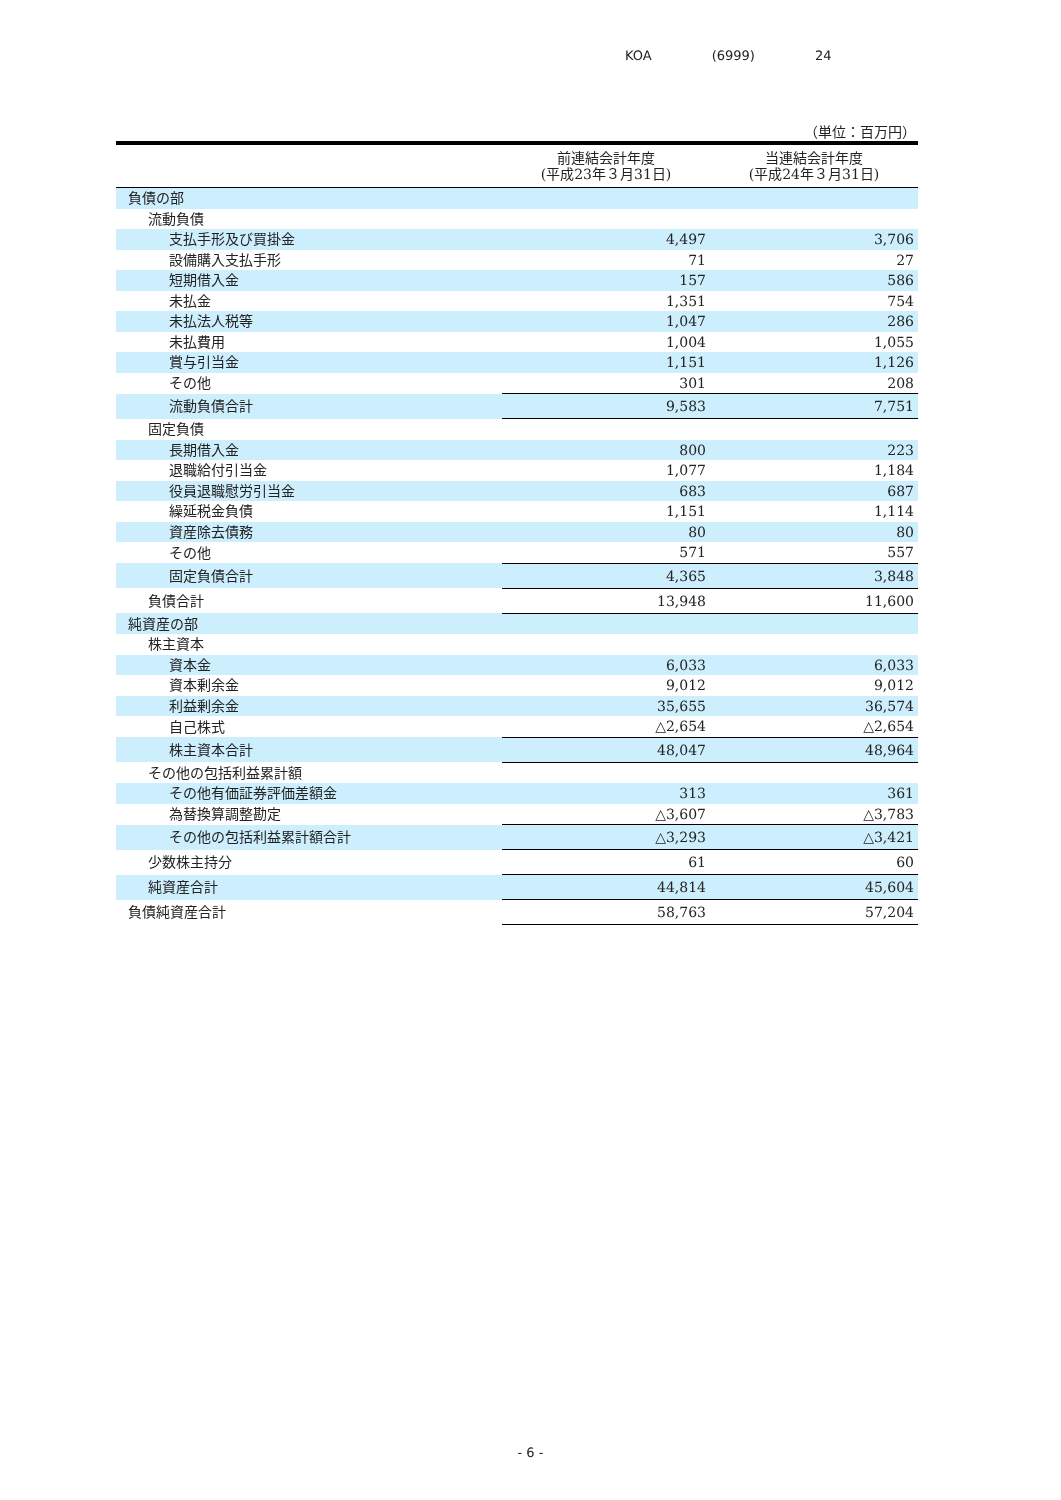KOA (6999) 24
（単位：百万円）
| | 前連結会計年度 (平成23年３月31日) | 当連結会計年度 (平成24年３月31日) |
| --- | --- | --- |
| 負債の部 | | |
| 流動負債 | | |
| 支払手形及び買掛金 | 4,497 | 3,706 |
| 設備購入支払手形 | 71 | 27 |
| 短期借入金 | 157 | 586 |
| 未払金 | 1,351 | 754 |
| 未払法人税等 | 1,047 | 286 |
| 未払費用 | 1,004 | 1,055 |
| 賞与引当金 | 1,151 | 1,126 |
| その他 | 301 | 208 |
| 流動負債合計 | 9,583 | 7,751 |
| 固定負債 | | |
| 長期借入金 | 800 | 223 |
| 退職給付引当金 | 1,077 | 1,184 |
| 役員退職慰労引当金 | 683 | 687 |
| 繰延税金負債 | 1,151 | 1,114 |
| 資産除去債務 | 80 | 80 |
| その他 | 571 | 557 |
| 固定負債合計 | 4,365 | 3,848 |
| 負債合計 | 13,948 | 11,600 |
| 純資産の部 | | |
| 株主資本 | | |
| 資本金 | 6,033 | 6,033 |
| 資本剰余金 | 9,012 | 9,012 |
| 利益剰余金 | 35,655 | 36,574 |
| 自己株式 | △2,654 | △2,654 |
| 株主資本合計 | 48,047 | 48,964 |
| その他の包括利益累計額 | | |
| その他有価証券評価差額金 | 313 | 361 |
| 為替換算調整勘定 | △3,607 | △3,783 |
| その他の包括利益累計額合計 | △3,293 | △3,421 |
| 少数株主持分 | 61 | 60 |
| 純資産合計 | 44,814 | 45,604 |
| 負債純資産合計 | 58,763 | 57,204 |
- 6 -